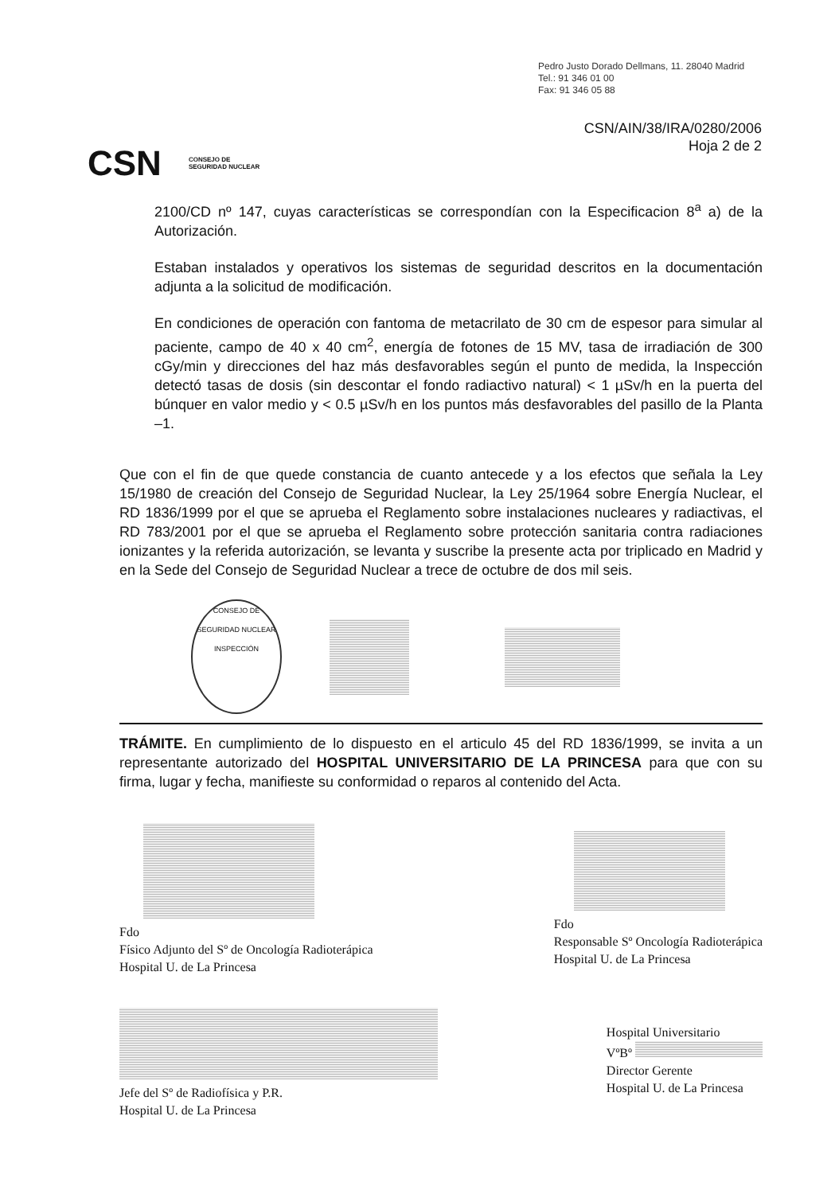Pedro Justo Dorado Dellmans, 11. 28040 Madrid
Tel.: 91 346 01 00
Fax: 91 346 05 88
CSN/AIN/38/IRA/0280/2006
Hoja 2 de 2
CSN CONSEJO DE
SEGURIDAD NUCLEAR
2100/CD nº 147, cuyas características se correspondían con la Especificacion 8<sup>a</sup> a) de la Autorización.
Estaban instalados y operativos los sistemas de seguridad descritos en la documentación adjunta a la solicitud de modificación.
En condiciones de operación con fantoma de metacrilato de 30 cm de espesor para simular al paciente, campo de 40 x 40 cm<sup>2</sup>, energía de fotones de 15 MV, tasa de irradiación de 300 cGy/min y direcciones del haz más desfavorables según el punto de medida, la Inspección detectó tasas de dosis (sin descontar el fondo radiactivo natural) < 1 µSv/h en la puerta del búnquer en valor medio y < 0.5 µSv/h en los puntos más desfavorables del pasillo de la Planta –1.
Que con el fin de que quede constancia de cuanto antecede y a los efectos que señala la Ley 15/1980 de creación del Consejo de Seguridad Nuclear, la Ley 25/1964 sobre Energía Nuclear, el RD 1836/1999 por el que se aprueba el Reglamento sobre instalaciones nucleares y radiactivas, el RD 783/2001 por el que se aprueba el Reglamento sobre protección sanitaria contra radiaciones ionizantes y la referida autorización, se levanta y suscribe la presente acta por triplicado en Madrid y en la Sede del Consejo de Seguridad Nuclear a trece de octubre de dos mil seis.
CONSEJO DE SEGURIDAD NUCLEAR INSPECCIÓN
TRÁMITE. En cumplimiento de lo dispuesto en el articulo 45 del RD 1836/1999, se invita a un representante autorizado del HOSPITAL UNIVERSITARIO DE LA PRINCESA para que con su firma, lugar y fecha, manifieste su conformidad o reparos al contenido del Acta.
Fdo
Físico Adjunto del Sº de Oncología Radioterápica
Hospital U. de La Princesa
Fdo
Responsable Sº Oncología Radioterápica
Hospital U. de La Princesa
Jefe del Sº de Radiofísica y P.R.
Hospital U. de La Princesa
Hospital Universitario
VºBº
Director Gerente
Hospital U. de La Princesa